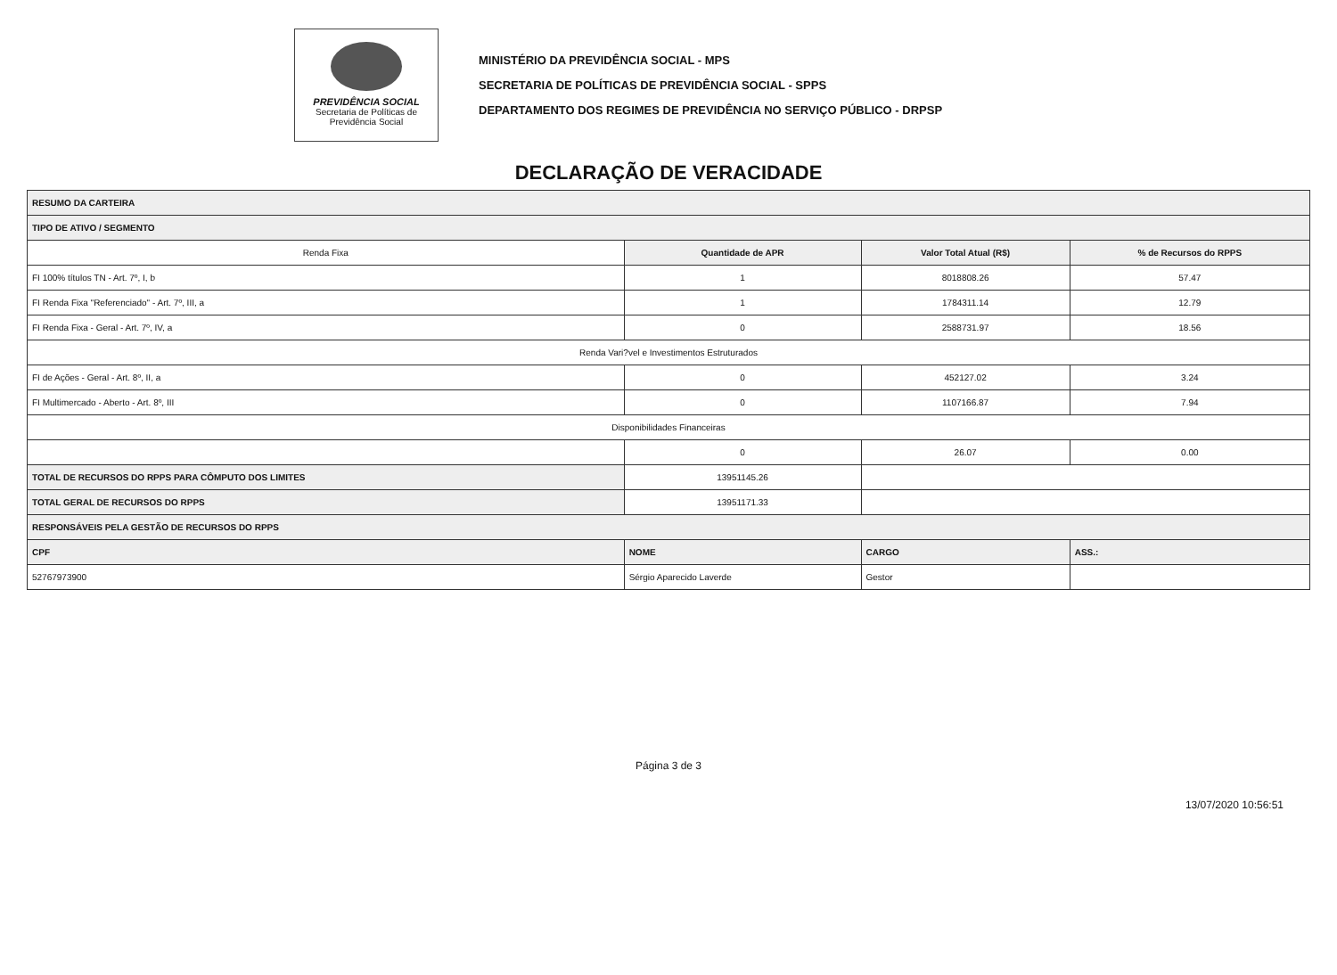PREVIDÊNCIA SOCIAL
Secretaria de Políticas de Previdência Social
MINISTÉRIO DA PREVIDÊNCIA SOCIAL - MPS
SECRETARIA DE POLÍTICAS DE PREVIDÊNCIA SOCIAL - SPPS
DEPARTAMENTO DOS REGIMES DE PREVIDÊNCIA NO SERVIÇO PÚBLICO - DRPSP
DECLARAÇÃO DE VERACIDADE
| RESUMO DA CARTEIRA | | | |
| --- | --- | --- | --- |
| TIPO DE ATIVO / SEGMENTO | | | |
| Renda Fixa | Quantidade de APR | Valor Total Atual (R$) | % de Recursos do RPPS |
| FI 100% títulos TN - Art. 7º, I, b | 1 | 8018808.26 | 57.47 |
| FI Renda Fixa "Referenciado" - Art. 7º, III, a | 1 | 1784311.14 | 12.79 |
| FI Renda Fixa - Geral - Art. 7º, IV, a | 0 | 2588731.97 | 18.56 |
| Renda Vari?vel e Investimentos Estruturados | | | |
| FI de Ações - Geral - Art. 8º, II, a | 0 | 452127.02 | 3.24 |
| FI Multimercado - Aberto - Art. 8º, III | 0 | 1107166.87 | 7.94 |
| Disponibilidades Financeiras | | | |
| | 0 | 26.07 | 0.00 |
| TOTAL DE RECURSOS DO RPPS PARA CÔMPUTO DOS LIMITES | 13951145.26 | | |
| TOTAL GERAL DE RECURSOS DO RPPS | 13951171.33 | | |
| RESPONSÁVEIS PELA GESTÃO DE RECURSOS DO RPPS | | | |
| CPF | NOME | CARGO | ASS.: |
| 52767973900 | Sérgio Aparecido Laverde | Gestor | |
Página 3 de 3
13/07/2020 10:56:51